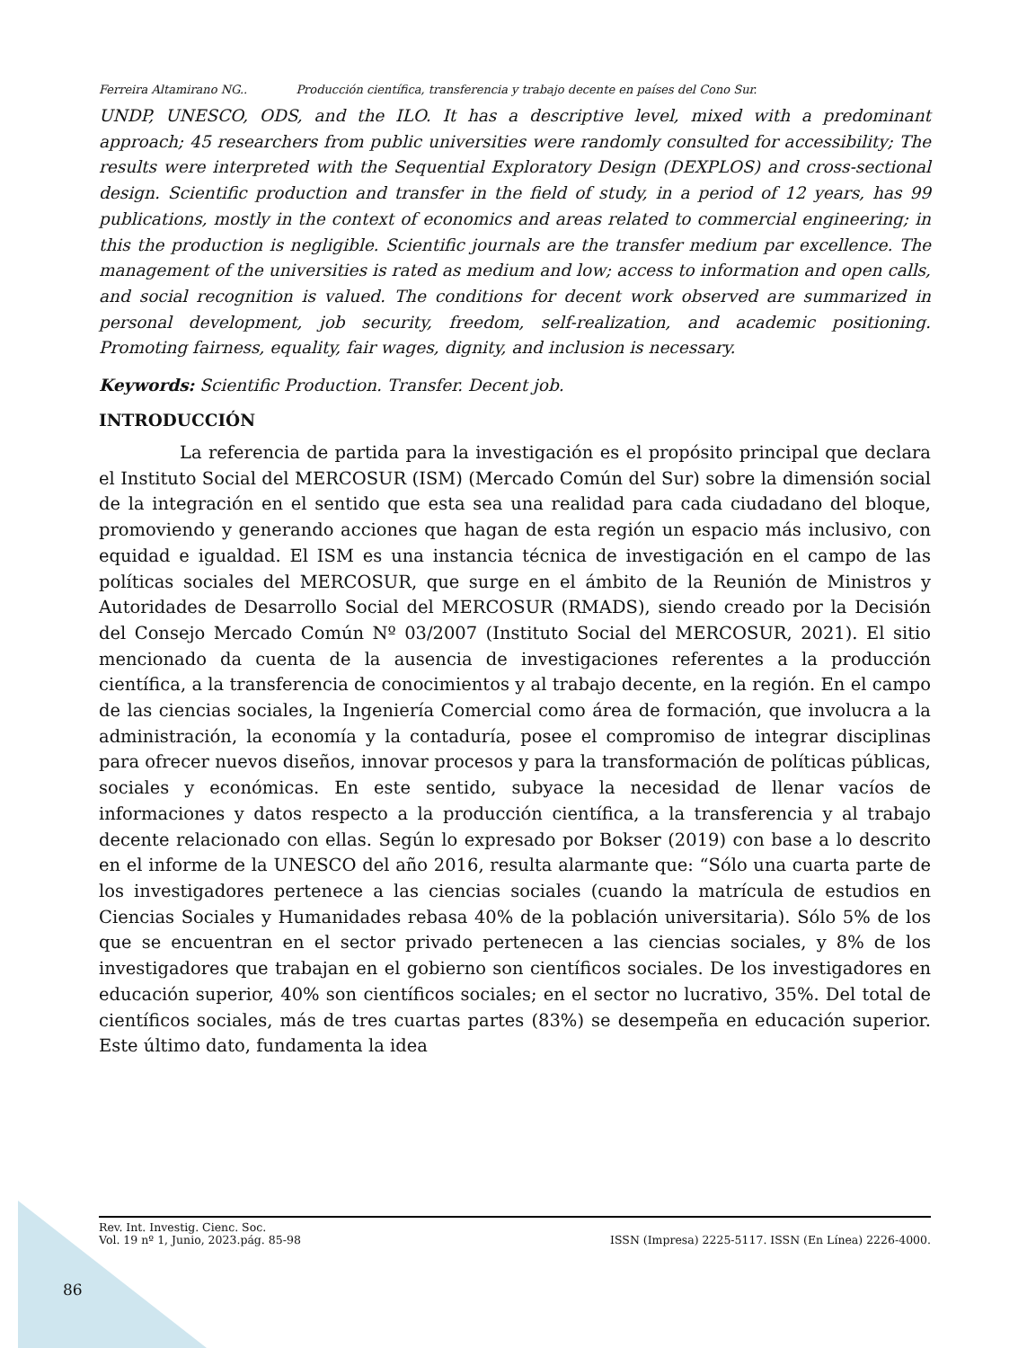Ferreira Altamirano NG.. Producción científica, transferencia y trabajo decente en países del Cono Sur.
UNDP, UNESCO, ODS, and the ILO. It has a descriptive level, mixed with a predominant approach; 45 researchers from public universities were randomly consulted for accessibility; The results were interpreted with the Sequential Exploratory Design (DEXPLOS) and cross-sectional design. Scientific production and transfer in the field of study, in a period of 12 years, has 99 publications, mostly in the context of economics and areas related to commercial engineering; in this the production is negligible. Scientific journals are the transfer medium par excellence. The management of the universities is rated as medium and low; access to information and open calls, and social recognition is valued. The conditions for decent work observed are summarized in personal development, job security, freedom, self-realization, and academic positioning. Promoting fairness, equality, fair wages, dignity, and inclusion is necessary.
Keywords: Scientific Production. Transfer. Decent job.
INTRODUCCIÓN
La referencia de partida para la investigación es el propósito principal que declara el Instituto Social del MERCOSUR (ISM) (Mercado Común del Sur) sobre la dimensión social de la integración en el sentido que esta sea una realidad para cada ciudadano del bloque, promoviendo y generando acciones que hagan de esta región un espacio más inclusivo, con equidad e igualdad. El ISM es una instancia técnica de investigación en el campo de las políticas sociales del MERCOSUR, que surge en el ámbito de la Reunión de Ministros y Autoridades de Desarrollo Social del MERCOSUR (RMADS), siendo creado por la Decisión del Consejo Mercado Común Nº 03/2007 (Instituto Social del MERCOSUR, 2021). El sitio mencionado da cuenta de la ausencia de investigaciones referentes a la producción científica, a la transferencia de conocimientos y al trabajo decente, en la región. En el campo de las ciencias sociales, la Ingeniería Comercial como área de formación, que involucra a la administración, la economía y la contaduría, posee el compromiso de integrar disciplinas para ofrecer nuevos diseños, innovar procesos y para la transformación de políticas públicas, sociales y económicas. En este sentido, subyace la necesidad de llenar vacíos de informaciones y datos respecto a la producción científica, a la transferencia y al trabajo decente relacionado con ellas. Según lo expresado por Bokser (2019) con base a lo descrito en el informe de la UNESCO del año 2016, resulta alarmante que: “Sólo una cuarta parte de los investigadores pertenece a las ciencias sociales (cuando la matrícula de estudios en Ciencias Sociales y Humanidades rebasa 40% de la población universitaria). Sólo 5% de los que se encuentran en el sector privado pertenecen a las ciencias sociales, y 8% de los investigadores que trabajan en el gobierno son científicos sociales. De los investigadores en educación superior, 40% son científicos sociales; en el sector no lucrativo, 35%. Del total de científicos sociales, más de tres cuartas partes (83%) se desempeña en educación superior. Este último dato, fundamenta la idea
Rev. Int. Investig. Cienc. Soc.
Vol. 19 nº 1, Junio, 2023.pág. 85-98
ISSN (Impresa) 2225-5117. ISSN (En Línea) 2226-4000.
86